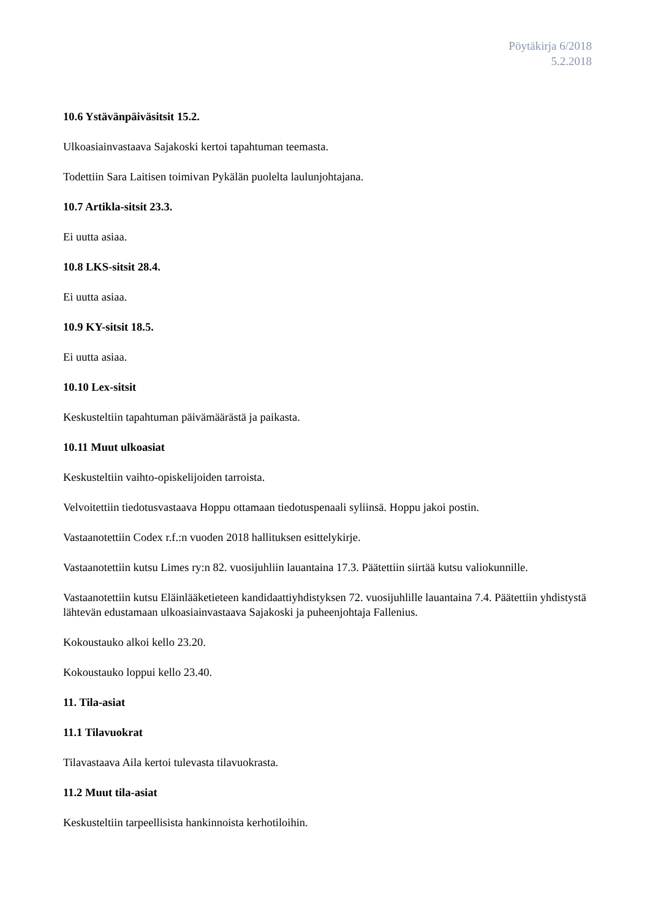Pöytäkirja 6/2018
5.2.2018
10.6 Ystävänpäiväsitsit 15.2.
Ulkoasiainvastaava Sajakoski kertoi tapahtuman teemasta.
Todettiin Sara Laitisen toimivan Pykälän puolelta laulunjohtajana.
10.7 Artikla-sitsit 23.3.
Ei uutta asiaa.
10.8 LKS-sitsit 28.4.
Ei uutta asiaa.
10.9 KY-sitsit 18.5.
Ei uutta asiaa.
10.10 Lex-sitsit
Keskusteltiin tapahtuman päivämäärästä ja paikasta.
10.11 Muut ulkoasiat
Keskusteltiin vaihto-opiskelijoiden tarroista.
Velvoitettiin tiedotusvastaava Hoppu ottamaan tiedotuspenaali syliinsä. Hoppu jakoi postin.
Vastaanotettiin Codex r.f.:n vuoden 2018 hallituksen esittelykirje.
Vastaanotettiin kutsu Limes ry:n 82. vuosijuhliin lauantaina 17.3. Päätettiin siirtää kutsu valiokunnille.
Vastaanotettiin kutsu Eläinlääketieteen kandidaattiyhdistyksen 72. vuosijuhlille lauantaina 7.4. Päätettiin yhdistystä lähtevän edustamaan ulkoasiainvastaava Sajakoski ja puheenjohtaja Fallenius.
Kokoustauko alkoi kello 23.20.
Kokoustauko loppui kello 23.40.
11. Tila-asiat
11.1 Tilavuokrat
Tilavastaava Aila kertoi tulevasta tilavuokrasta.
11.2 Muut tila-asiat
Keskusteltiin tarpeellisista hankinnoista kerhotiloihin.